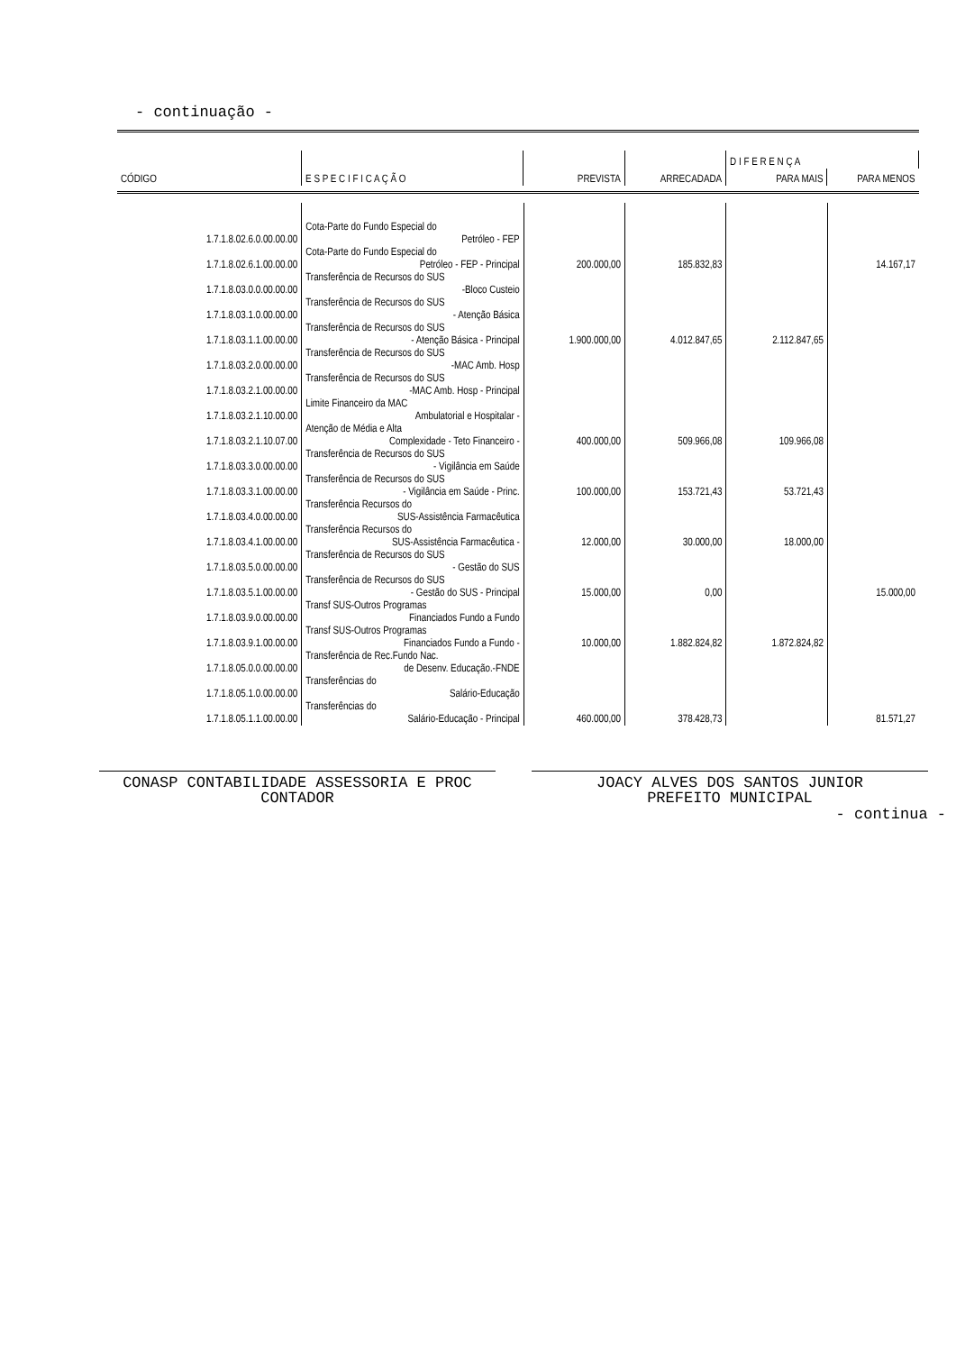- continuação -
| | | | | D I F E R E N Ç A | |
| --- | --- | --- | --- | --- | --- |
| CÓDIGO | E S P E C I F I C A Ç Ã O | PREVISTA | ARRECADADA | PARA MAIS | PARA MENOS |
| 1.7.1.8.02.6.0.00.00.00 | Cota-Parte do Fundo Especial do Petróleo - FEP | | | | |
| 1.7.1.8.02.6.1.00.00.00 | Cota-Parte do Fundo Especial do Petróleo - FEP - Principal | 200.000,00 | 185.832,83 | | 14.167,17 |
| 1.7.1.8.03.0.0.00.00.00 | Transferência de Recursos do SUS -Bloco Custeio | | | | |
| 1.7.1.8.03.1.0.00.00.00 | Transferência de Recursos do SUS - Atenção Básica | | | | |
| 1.7.1.8.03.1.1.00.00.00 | Transferência de Recursos do SUS - Atenção Básica - Principal | 1.900.000,00 | 4.012.847,65 | 2.112.847,65 | |
| 1.7.1.8.03.2.0.00.00.00 | Transferência de Recursos do SUS -MAC Amb. Hosp | | | | |
| 1.7.1.8.03.2.1.00.00.00 | Transferência de Recursos do SUS -MAC Amb. Hosp - Principal | | | | |
| 1.7.1.8.03.2.1.10.00.00 | Limite Financeiro da MAC Ambulatorial e Hospitalar - | | | | |
| 1.7.1.8.03.2.1.10.07.00 | Atenção de Média e Alta Complexidade - Teto Financeiro - | 400.000,00 | 509.966,08 | 109.966,08 | |
| 1.7.1.8.03.3.0.00.00.00 | Transferência de Recursos do SUS - Vigilância em Saúde | | | | |
| 1.7.1.8.03.3.1.00.00.00 | Transferência de Recursos do SUS - Vigilância em Saúde - Princ. | 100.000,00 | 153.721,43 | 53.721,43 | |
| 1.7.1.8.03.4.0.00.00.00 | Transferência Recursos do SUS-Assistência Farmacêutica | | | | |
| 1.7.1.8.03.4.1.00.00.00 | Transferência Recursos do SUS-Assistência Farmacêutica - | 12.000,00 | 30.000,00 | 18.000,00 | |
| 1.7.1.8.03.5.0.00.00.00 | Transferência de Recursos do SUS - Gestão do SUS | | | | |
| 1.7.1.8.03.5.1.00.00.00 | Transferência de Recursos do SUS - Gestão do SUS - Principal | 15.000,00 | 0,00 | | 15.000,00 |
| 1.7.1.8.03.9.0.00.00.00 | Transf SUS-Outros Programas Financiados Fundo a Fundo | | | | |
| 1.7.1.8.03.9.1.00.00.00 | Transf SUS-Outros Programas Financiados Fundo a Fundo - | 10.000,00 | 1.882.824,82 | 1.872.824,82 | |
| 1.7.1.8.05.0.0.00.00.00 | Transferência de Rec.Fundo Nac. de Desenv. Educação.-FNDE | | | | |
| 1.7.1.8.05.1.0.00.00.00 | Transferências do Salário-Educação | | | | |
| 1.7.1.8.05.1.1.00.00.00 | Transferências do Salário-Educação - Principal | 460.000,00 | 378.428,73 | | 81.571,27 |
CONASP CONTABILIDADE ASSESSORIA E PROC
CONTADOR
JOACY ALVES DOS SANTOS JUNIOR
PREFEITO MUNICIPAL
- continua -